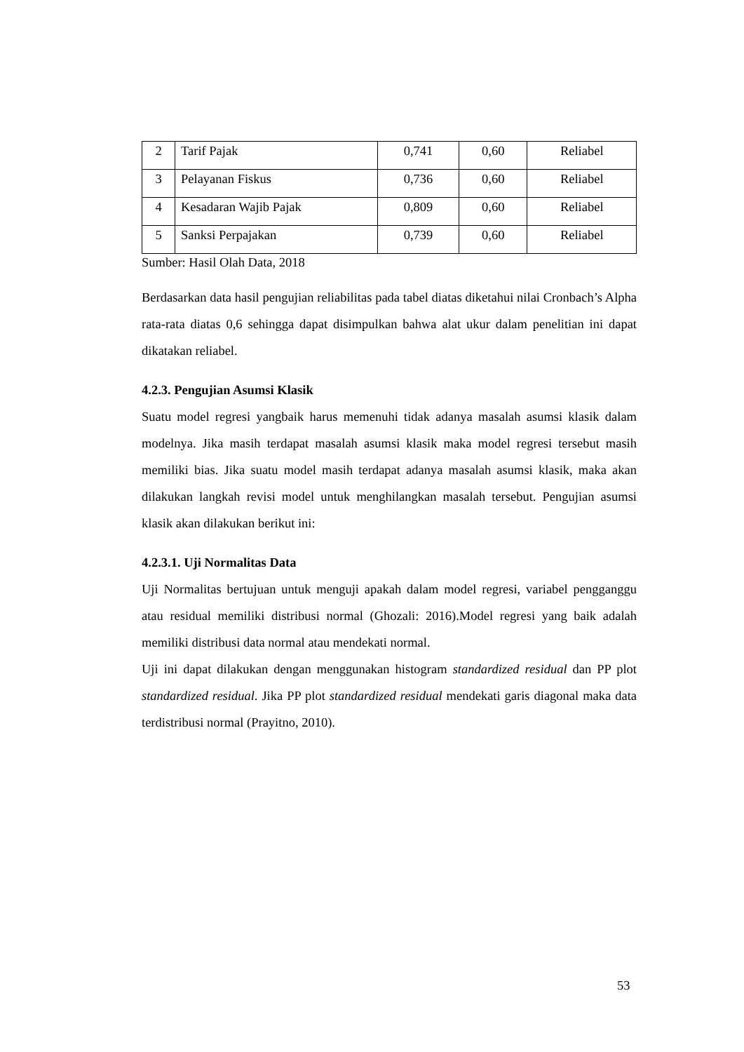| 2 | Tarif Pajak | 0,741 | 0,60 | Reliabel |
| 3 | Pelayanan Fiskus | 0,736 | 0,60 | Reliabel |
| 4 | Kesadaran Wajib Pajak | 0,809 | 0,60 | Reliabel |
| 5 | Sanksi Perpajakan | 0,739 | 0,60 | Reliabel |
Sumber: Hasil Olah Data, 2018
Berdasarkan data hasil pengujian reliabilitas pada tabel diatas diketahui nilai Cronbach’s Alpha rata-rata diatas 0,6 sehingga dapat disimpulkan bahwa alat ukur dalam penelitian ini dapat dikatakan reliabel.
4.2.3. Pengujian Asumsi Klasik
Suatu model regresi yangbaik harus memenuhi tidak adanya masalah asumsi klasik dalam modelnya. Jika masih terdapat masalah asumsi klasik maka model regresi tersebut masih memiliki bias. Jika suatu model masih terdapat adanya masalah asumsi klasik, maka akan dilakukan langkah revisi model untuk menghilangkan masalah tersebut. Pengujian asumsi klasik akan dilakukan berikut ini:
4.2.3.1. Uji Normalitas Data
Uji Normalitas bertujuan untuk menguji apakah dalam model regresi, variabel pengganggu atau residual memiliki distribusi normal (Ghozali: 2016).Model regresi yang baik adalah memiliki distribusi data normal atau mendekati normal.
Uji ini dapat dilakukan dengan menggunakan histogram standardized residual dan PP plot standardized residual. Jika PP plot standardized residual mendekati garis diagonal maka data terdistribusi normal (Prayitno, 2010).
53